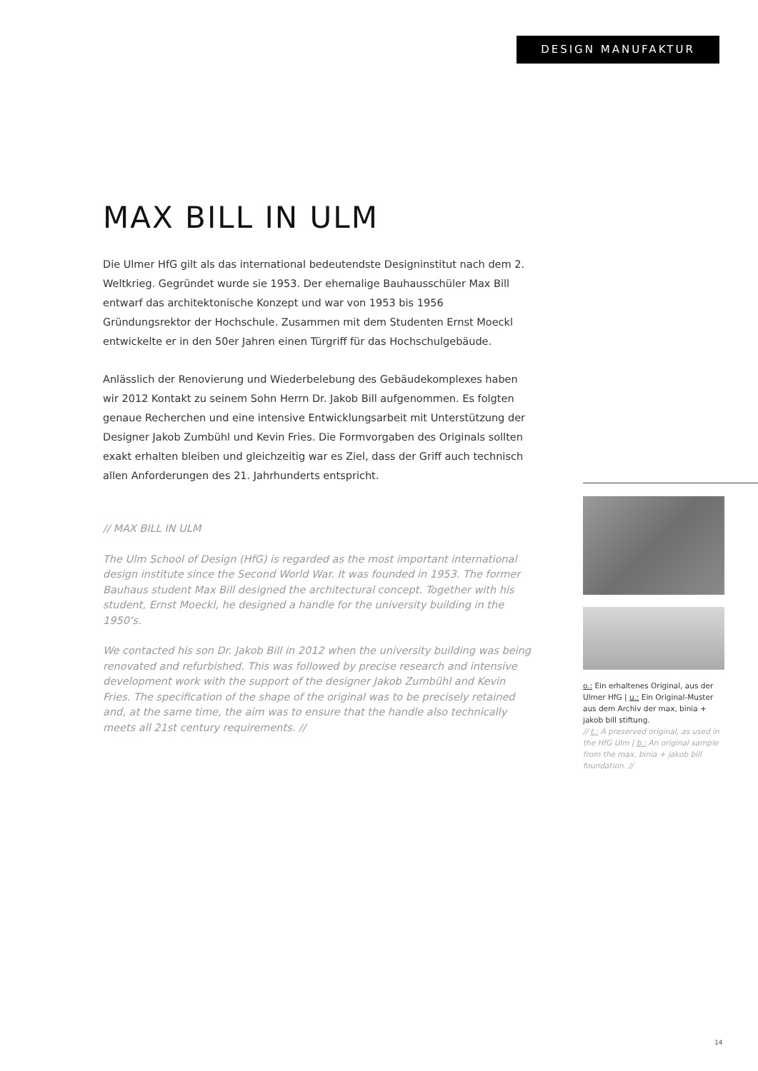DESIGN MANUFAKTUR
MAX BILL IN ULM
Die Ulmer HfG gilt als das international bedeutendste Designinstitut nach dem 2. Weltkrieg. Gegründet wurde sie 1953. Der ehemalige Bauhausschüler Max Bill entwarf das architektonische Konzept und war von 1953 bis 1956 Gründungsrektor der Hochschule. Zusammen mit dem Studenten Ernst Moeckl entwickelte er in den 50er Jahren einen Türgriff für das Hochschulgebäude.
Anlässlich der Renovierung und Wiederbelebung des Gebäudekomplexes haben wir 2012 Kontakt zu seinem Sohn Herrn Dr. Jakob Bill aufgenommen. Es folgten genaue Recherchen und eine intensive Entwicklungsarbeit mit Unterstützung der Designer Jakob Zumbühl und Kevin Fries. Die Formvorgaben des Originals sollten exakt erhalten bleiben und gleichzeitig war es Ziel, dass der Griff auch technisch allen Anforderungen des 21. Jahrhunderts entspricht.
// MAX BILL IN ULM
The Ulm School of Design (HfG) is regarded as the most important international design institute since the Second World War. It was founded in 1953. The former Bauhaus student Max Bill designed the architectural concept. Together with his student, Ernst Moeckl, he designed a handle for the university building in the 1950‘s.
We contacted his son Dr. Jakob Bill in 2012 when the university building was being renovated and refurbished. This was followed by precise research and intensive development work with the support of the designer Jakob Zumbühl and Kevin Fries. The specification of the shape of the original was to be precisely retained and, at the same time, the aim was to ensure that the handle also technically meets all 21st century requirements. //
o.: Ein erhaltenes Original, aus der Ulmer HfG | u.: Ein Original-Muster aus dem Archiv der max, binia + jakob bill stiftung.
// t.: A preserved original, as used in the HfG Ulm | b.: An original sample from the max, binia + jakob bill foundation. //
14